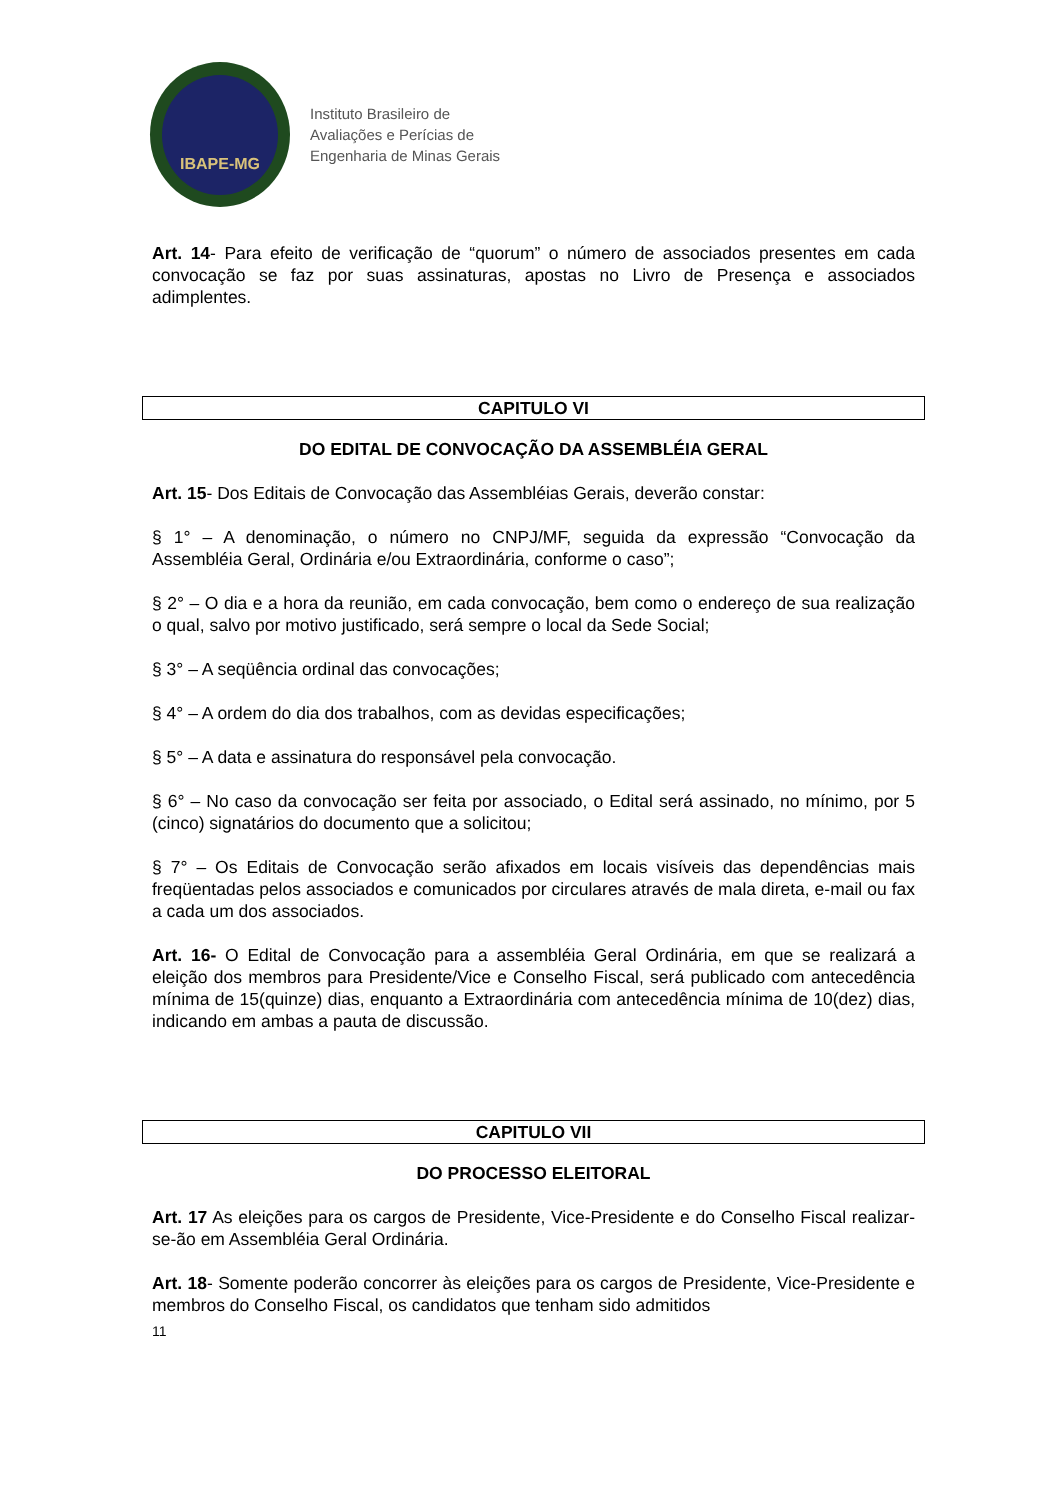IBAPE-MG
Instituto Brasileiro de
Avaliações e Perícias de
Engenharia de Minas Gerais
Art. 14- Para efeito de verificação de “quorum” o número de associados presentes em cada convocação se faz por suas assinaturas, apostas no Livro de Presença e associados adimplentes.
CAPITULO VI
DO EDITAL DE CONVOCAÇÃO DA ASSEMBLÉIA GERAL
Art. 15- Dos Editais de Convocação das Assembléias Gerais, deverão constar:
§ 1° – A denominação, o número no CNPJ/MF, seguida da expressão “Convocação da Assembléia Geral, Ordinária e/ou Extraordinária, conforme o caso”;
§ 2° – O dia e a hora da reunião, em cada convocação, bem como o endereço de sua realização o qual, salvo por motivo justificado, será sempre o local da Sede Social;
§ 3° – A seqüência ordinal das convocações;
§ 4° – A ordem do dia dos trabalhos, com as devidas especificações;
§ 5° – A data e assinatura do responsável pela convocação.
§ 6° – No caso da convocação ser feita por associado, o Edital será assinado, no mínimo, por 5 (cinco) signatários do documento que a solicitou;
§ 7° – Os Editais de Convocação serão afixados em locais visíveis das dependências mais freqüentadas pelos associados e comunicados por circulares através de mala direta, e-mail ou fax a cada um dos associados.
Art. 16- O Edital de Convocação para a assembléia Geral Ordinária, em que se realizará a eleição dos membros para Presidente/Vice e Conselho Fiscal, será publicado com antecedência mínima de 15(quinze) dias, enquanto a Extraordinária com antecedência mínima de 10(dez) dias, indicando em ambas a pauta de discussão.
CAPITULO VII
DO PROCESSO ELEITORAL
Art. 17 As eleições para os cargos de Presidente, Vice-Presidente e do Conselho Fiscal realizar-se-ão em Assembléia Geral Ordinária.
Art. 18- Somente poderão concorrer às eleições para os cargos de Presidente, Vice-Presidente e membros do Conselho Fiscal, os candidatos que tenham sido admitidos
11